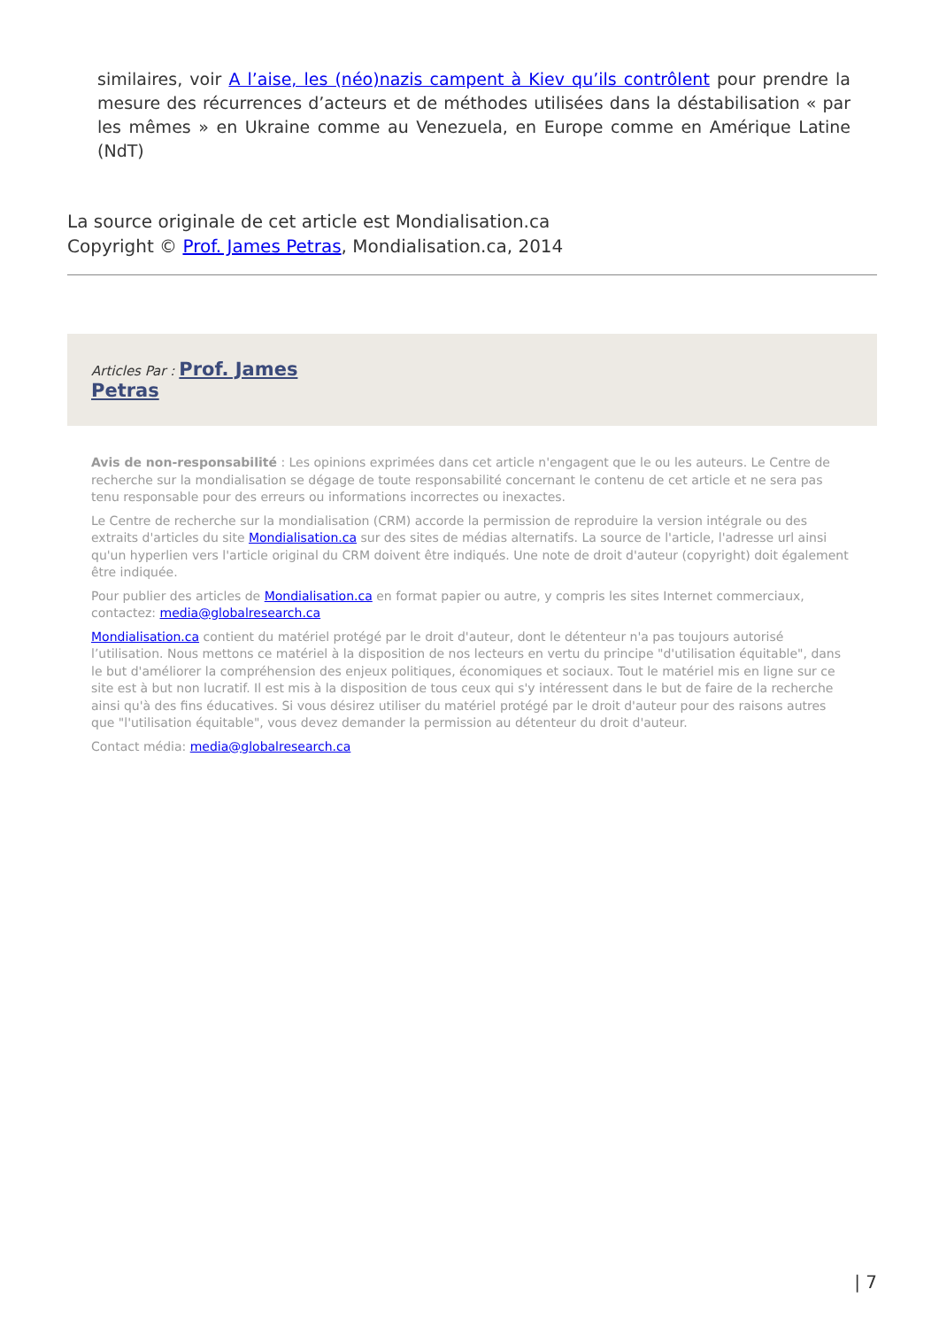similaires, voir A l’aise, les (néo)nazis campent à Kiev qu’ils contrôlent pour prendre la mesure des récurrences d’acteurs et de méthodes utilisées dans la déstabilisation « par les mêmes » en Ukraine comme au Venezuela, en Europe comme en Amérique Latine (NdT)
La source originale de cet article est Mondialisation.ca
Copyright © Prof. James Petras, Mondialisation.ca, 2014
Articles Par : Prof. James
Petras
Avis de non-responsabilité : Les opinions exprimées dans cet article n'engagent que le ou les auteurs. Le Centre de recherche sur la mondialisation se dégage de toute responsabilité concernant le contenu de cet article et ne sera pas tenu responsable pour des erreurs ou informations incorrectes ou inexactes.
Le Centre de recherche sur la mondialisation (CRM) accorde la permission de reproduire la version intégrale ou des extraits d'articles du site Mondialisation.ca sur des sites de médias alternatifs. La source de l'article, l'adresse url ainsi qu'un hyperlien vers l'article original du CRM doivent être indiqués. Une note de droit d'auteur (copyright) doit également être indiquée.
Pour publier des articles de Mondialisation.ca en format papier ou autre, y compris les sites Internet commerciaux, contactez: media@globalresearch.ca
Mondialisation.ca contient du matériel protégé par le droit d'auteur, dont le détenteur n'a pas toujours autorisé l’utilisation. Nous mettons ce matériel à la disposition de nos lecteurs en vertu du principe "d'utilisation équitable", dans le but d'améliorer la compréhension des enjeux politiques, économiques et sociaux. Tout le matériel mis en ligne sur ce site est à but non lucratif. Il est mis à la disposition de tous ceux qui s'y intéressent dans le but de faire de la recherche ainsi qu'à des fins éducatives. Si vous désirez utiliser du matériel protégé par le droit d'auteur pour des raisons autres que "l'utilisation équitable", vous devez demander la permission au détenteur du droit d'auteur.
Contact média: media@globalresearch.ca
| 7